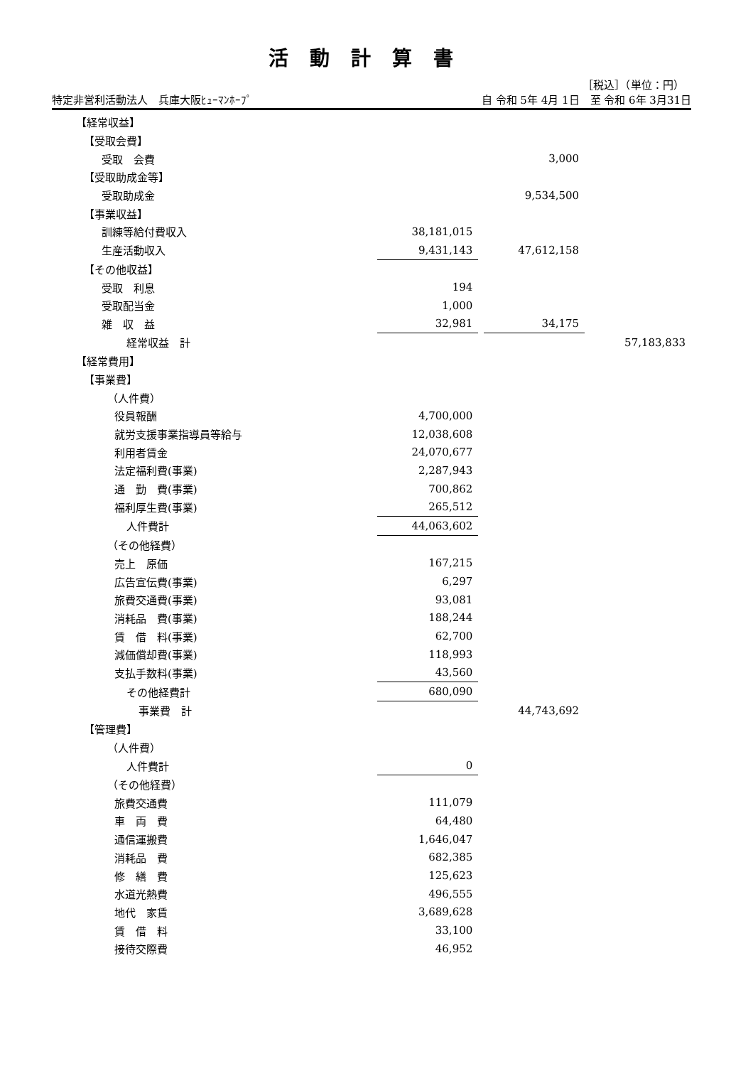活動計算書
［税込］（単位：円）
特定非営利活動法人　兵庫大阪ﾋｭｰﾏﾝﾎｰﾌﾟ 自 令和 5年 4月 1日　至 令和 6年 3月31日
| 【経常収益】 | | | | | |
| 【受取会費】 | | | | | |
| 受取 会費 | | | 3,000 | | |
| 【受取助成金等】 | | | | | |
| 受取助成金 | | | 9,534,500 | | |
| 【事業収益】 | | | | | |
| 訓練等給付費収入 | 38,181,015 | | | | |
| 生産活動収入 | 9,431,143 | | 47,612,158 | | |
| 【その他収益】 | | | | | |
| 受取 利息 | 194 | | | | |
| 受取配当金 | 1,000 | | | | |
| 雑 収 益 | 32,981 | | 34,175 | | |
| 経常収益 計 | | | | | 57,183,833 |
| 【経常費用】 | | | | | |
| 【事業費】 | | | | | |
| （人件費） | | | | | |
| 役員報酬 | 4,700,000 | | | | |
| 就労支援事業指導員等給与 | 12,038,608 | | | | |
| 利用者賃金 | 24,070,677 | | | | |
| 法定福利費(事業) | 2,287,943 | | | | |
| 通 勤 費(事業) | 700,862 | | | | |
| 福利厚生費(事業) | 265,512 | | | | |
| 人件費計 | 44,063,602 | | | | |
| （その他経費） | | | | | |
| 売上 原価 | 167,215 | | | | |
| 広告宣伝費(事業) | 6,297 | | | | |
| 旅費交通費(事業) | 93,081 | | | | |
| 消耗品 費(事業) | 188,244 | | | | |
| 賃 借 料(事業) | 62,700 | | | | |
| 減価償却費(事業) | 118,993 | | | | |
| 支払手数料(事業) | 43,560 | | | | |
| その他経費計 | 680,090 | | | | |
| 事業費 計 | | | 44,743,692 | | |
| 【管理費】 | | | | | |
| （人件費） | | | | | |
| 人件費計 | 0 | | | | |
| （その他経費） | | | | | |
| 旅費交通費 | 111,079 | | | | |
| 車 両 費 | 64,480 | | | | |
| 通信運搬費 | 1,646,047 | | | | |
| 消耗品 費 | 682,385 | | | | |
| 修 繕 費 | 125,623 | | | | |
| 水道光熱費 | 496,555 | | | | |
| 地代 家賃 | 3,689,628 | | | | |
| 賃 借 料 | 33,100 | | | | |
| 接待交際費 | 46,952 | | | | |